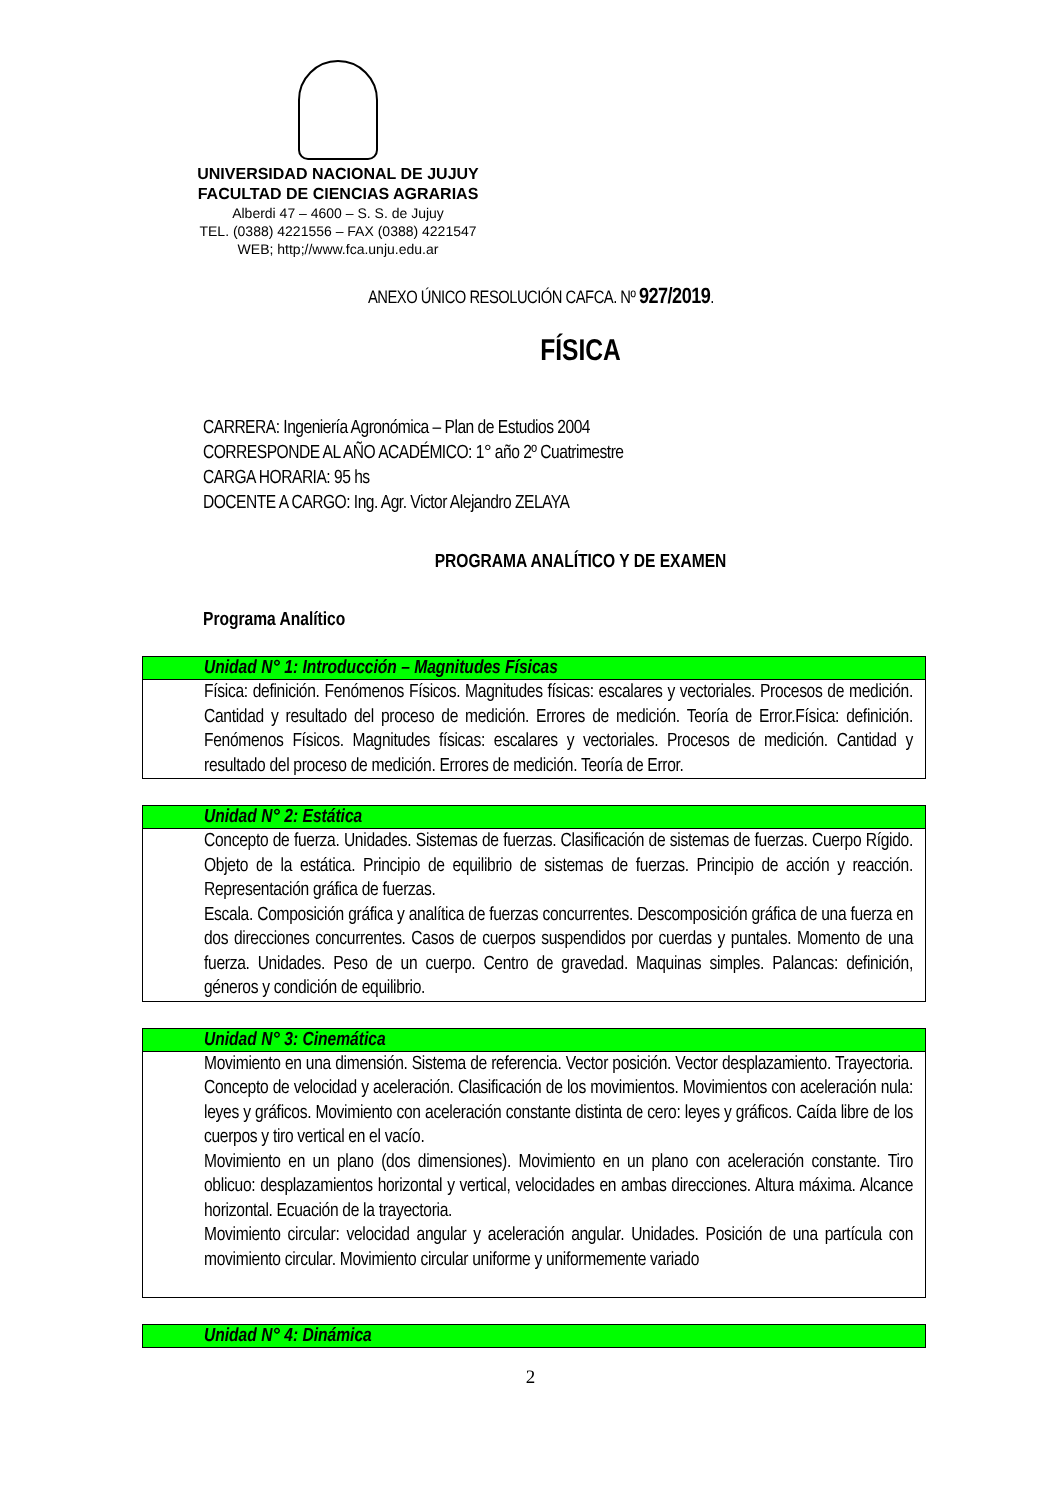UNIVERSIDAD NACIONAL DE JUJUY
FACULTAD DE CIENCIAS AGRARIAS
Alberdi 47 – 4600 – S. S. de Jujuy
TEL. (0388) 4221556 – FAX (0388) 4221547
WEB; http;//www.fca.unju.edu.ar
ANEXO ÚNICO RESOLUCIÓN CAFCA. Nº 927/2019.
FÍSICA
CARRERA: Ingeniería Agronómica – Plan de Estudios 2004
CORRESPONDE AL AÑO ACADÉMICO: 1° año 2º Cuatrimestre
CARGA HORARIA: 95 hs
DOCENTE A CARGO: Ing. Agr. Victor Alejandro ZELAYA
PROGRAMA ANALÍTICO Y DE EXAMEN
Programa Analítico
| Unidad N° 1: Introducción – Magnitudes Físicas |
| --- |
| Física: definición. Fenómenos Físicos. Magnitudes físicas: escalares y vectoriales. Procesos de medición. Cantidad y resultado del proceso de medición. Errores de medición. Teoría de Error.Física: definición. Fenómenos Físicos. Magnitudes físicas: escalares y vectoriales. Procesos de medición. Cantidad y resultado del proceso de medición. Errores de medición. Teoría de Error. |
| Unidad N° 2: Estática |
| --- |
| Concepto de fuerza. Unidades. Sistemas de fuerzas. Clasificación de sistemas de fuerzas. Cuerpo Rígido. Objeto de la estática. Principio de equilibrio de sistemas de fuerzas. Principio de acción y reacción. Representación gráfica de fuerzas. Escala. Composición gráfica y analítica de fuerzas concurrentes. Descomposición gráfica de una fuerza en dos direcciones concurrentes. Casos de cuerpos suspendidos por cuerdas y puntales. Momento de una fuerza. Unidades. Peso de un cuerpo. Centro de gravedad. Maquinas simples. Palancas: definición, géneros y condición de equilibrio. |
| Unidad N° 3: Cinemática |
| --- |
| Movimiento en una dimensión. Sistema de referencia. Vector posición. Vector desplazamiento. Trayectoria. Concepto de velocidad y aceleración. Clasificación de los movimientos. Movimientos con aceleración nula: leyes y gráficos. Movimiento con aceleración constante distinta de cero: leyes y gráficos. Caída libre de los cuerpos y tiro vertical en el vacío. Movimiento en un plano (dos dimensiones). Movimiento en un plano con aceleración constante. Tiro oblicuo: desplazamientos horizontal y vertical, velocidades en ambas direcciones. Altura máxima. Alcance horizontal. Ecuación de la trayectoria. Movimiento circular: velocidad angular y aceleración angular. Unidades. Posición de una partícula con movimiento circular. Movimiento circular uniforme y uniformemente variado |
| Unidad N° 4: Dinámica |
| --- |
2